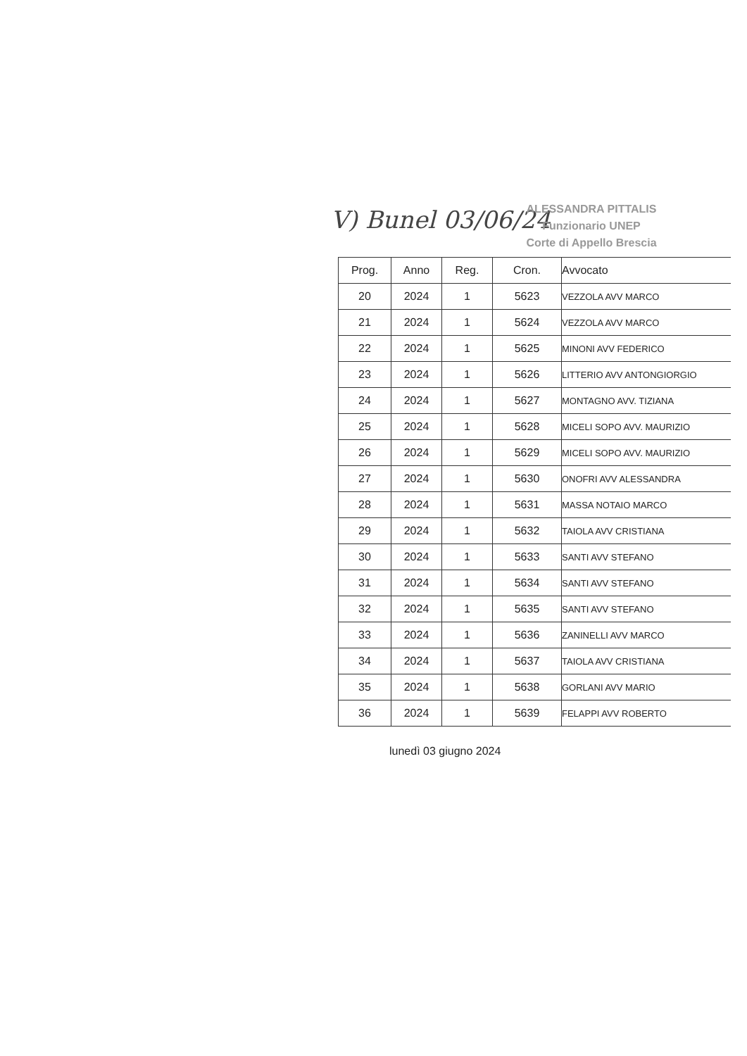V) Bunel 03/06/24
ALESSANDRA PITTALIS
Funzionario UNEP
Corte di Appello Brescia
| Prog. | Anno | Reg. | Cron. | Avvocato |
| --- | --- | --- | --- | --- |
| 20 | 2024 | 1 | 5623 | VEZZOLA AVV MARCO |
| 21 | 2024 | 1 | 5624 | VEZZOLA AVV MARCO |
| 22 | 2024 | 1 | 5625 | MINONI AVV FEDERICO |
| 23 | 2024 | 1 | 5626 | LITTERIO AVV ANTONGIORGIO |
| 24 | 2024 | 1 | 5627 | MONTAGNO AVV. TIZIANA |
| 25 | 2024 | 1 | 5628 | MICELI SOPO AVV. MAURIZIO |
| 26 | 2024 | 1 | 5629 | MICELI SOPO AVV. MAURIZIO |
| 27 | 2024 | 1 | 5630 | ONOFRI AVV ALESSANDRA |
| 28 | 2024 | 1 | 5631 | MASSA NOTAIO MARCO |
| 29 | 2024 | 1 | 5632 | TAIOLA AVV CRISTIANA |
| 30 | 2024 | 1 | 5633 | SANTI AVV STEFANO |
| 31 | 2024 | 1 | 5634 | SANTI AVV STEFANO |
| 32 | 2024 | 1 | 5635 | SANTI AVV STEFANO |
| 33 | 2024 | 1 | 5636 | ZANINELLI AVV MARCO |
| 34 | 2024 | 1 | 5637 | TAIOLA AVV CRISTIANA |
| 35 | 2024 | 1 | 5638 | GORLANI AVV MARIO |
| 36 | 2024 | 1 | 5639 | FELAPPI AVV ROBERTO |
lunedì 03 giugno 2024